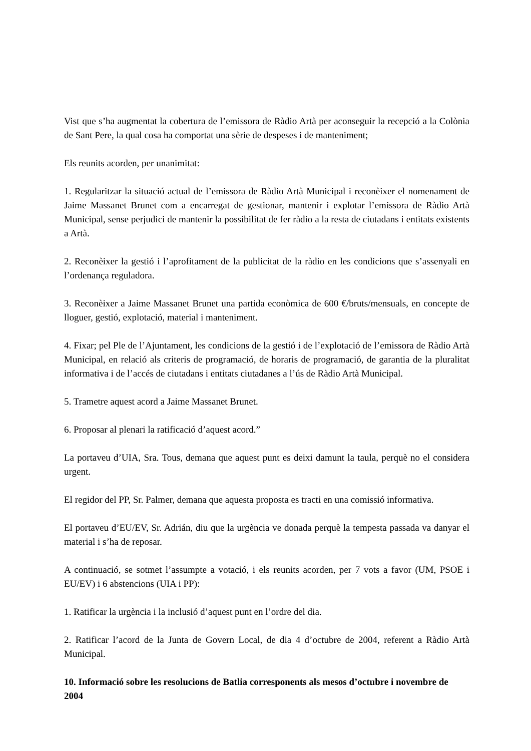Vist que s’ha augmentat la cobertura de l’emissora de Ràdio Artà per aconseguir la recepció a la Colònia de Sant Pere, la qual cosa ha comportat una sèrie de despeses i de manteniment;
Els reunits acorden, per unanimitat:
1. Regularitzar la situació actual de l’emissora de Ràdio Artà Municipal i reconèixer el nomenament de Jaime Massanet Brunet com a encarregat de gestionar, mantenir i explotar l’emissora de Ràdio Artà Municipal, sense perjudici de mantenir la possibilitat de fer ràdio a la resta de ciutadans i entitats existents a Artà.
2. Reconèixer la gestió i l’aprofitament de la publicitat de la ràdio en les condicions que s’assenyali en l’ordenança reguladora.
3. Reconèixer a Jaime Massanet Brunet una partida econòmica de 600 €/bruts/mensuals, en concepte de lloguer, gestió, explotació, material i manteniment.
4. Fixar; pel Ple de l’Ajuntament, les condicions de la gestió i de l’explotació de l’emissora de Ràdio Artà Municipal, en relació als criteris de programació, de horaris de programació, de garantia de la pluralitat informativa i de l’accés de ciutadans i entitats ciutadanes a l’ús de Ràdio Artà Municipal.
5. Trametre aquest acord a Jaime Massanet Brunet.
6. Proposar al plenari la ratificació d’aquest acord.”
La portaveu d’UIA, Sra. Tous, demana que aquest punt es deixi damunt la taula, perquè no el considera urgent.
El regidor del PP, Sr. Palmer, demana que aquesta proposta es tracti en una comissió informativa.
El portaveu d’EU/EV, Sr. Adrián, diu que la urgència ve donada perquè la tempesta passada va danyar el material i s’ha de reposar.
A continuació, se sotmet l’assumpte a votació, i els reunits acorden, per 7 vots a favor (UM, PSOE i EU/EV) i 6 abstencions (UIA i PP):
1. Ratificar la urgència i la inclusió d’aquest punt en l’ordre del dia.
2. Ratificar l’acord de la Junta de Govern Local, de dia 4 d’octubre de 2004, referent a Ràdio Artà Municipal.
10. Informació sobre les resolucions de Batlia corresponents als mesos d’octubre i novembre de 2004